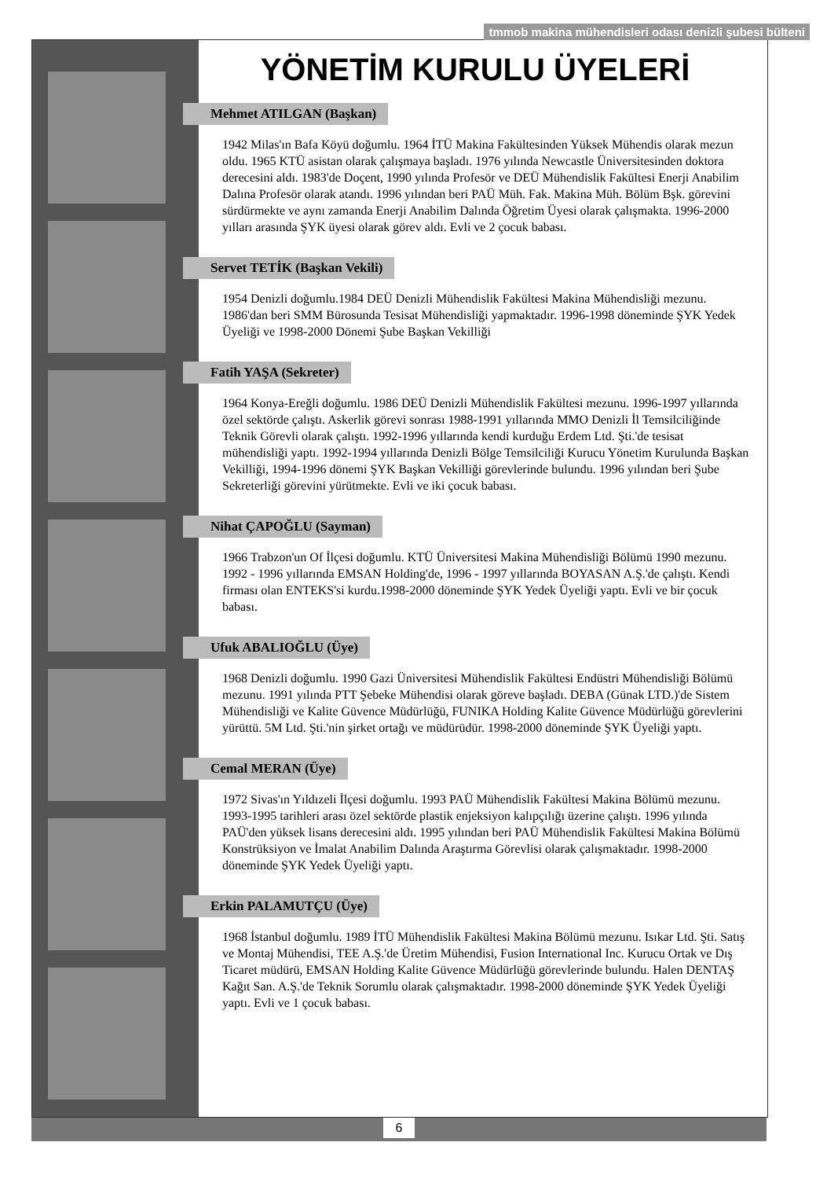tmmob makina mühendisleri odası denizli şubesi bülteni
YÖNETİM KURULU ÜYELERİ
Mehmet ATILGAN (Başkan)
1942 Milas'ın Bafa Köyü doğumlu. 1964 İTÜ Makina Fakültesinden Yüksek Mühendis olarak mezun oldu. 1965 KTÜ asistan olarak çalışmaya başladı. 1976 yılında Newcastle Üniversitesinden doktora derecesini aldı. 1983'de Doçent, 1990 yılında Profesör ve DEÜ Mühendislik Fakültesi Enerji Anabilim Dalına Profesör olarak atandı. 1996 yılından beri PAÜ Müh. Fak. Makina Müh. Bölüm Bşk. görevini sürdürmekte ve aynı zamanda Enerji Anabilim Dalında Öğretim Üyesi olarak çalışmakta. 1996-2000 yılları arasında ŞYK üyesi olarak görev aldı. Evli ve 2 çocuk babası.
Servet TETİK (Başkan Vekili)
1954 Denizli doğumlu.1984 DEÜ Denizli Mühendislik Fakültesi Makina Mühendisliği mezunu. 1986'dan beri SMM Bürosunda Tesisat Mühendisliği yapmaktadır. 1996-1998 döneminde ŞYK Yedek Üyeliği ve 1998-2000 Dönemi Şube Başkan Vekilliği
Fatih YAŞA (Sekreter)
1964 Konya-Ereğli doğumlu. 1986 DEÜ Denizli Mühendislik Fakültesi mezunu. 1996-1997 yıllarında özel sektörde çalıştı. Askerlik görevi sonrası 1988-1991 yıllarında MMO Denizli İl Temsilciliğinde Teknik Görevli olarak çalıştı. 1992-1996 yıllarında kendi kurduğu Erdem Ltd. Şti.'de tesisat mühendisliği yaptı. 1992-1994 yıllarında Denizli Bölge Temsilciliği Kurucu Yönetim Kurulunda Başkan Vekilliği, 1994-1996 dönemi ŞYK Başkan Vekilliği görevlerinde bulundu. 1996 yılından beri Şube Sekreterliği görevini yürütmekte. Evli ve iki çocuk babası.
Nihat ÇAPOĞLU (Sayman)
1966 Trabzon'un Of İlçesi doğumlu. KTÜ Üniversitesi Makina Mühendisliği Bölümü 1990 mezunu. 1992 - 1996 yıllarında EMSAN Holding'de, 1996 - 1997 yıllarında BOYASAN A.Ş.'de çalıştı. Kendi firması olan ENTEKS'si kurdu.1998-2000 döneminde ŞYK Yedek Üyeliği yaptı. Evli ve bir çocuk babası.
Ufuk ABALIOĞLU (Üye)
1968 Denizli doğumlu. 1990 Gazi Üniversitesi Mühendislik Fakültesi Endüstri Mühendisliği Bölümü mezunu. 1991 yılında PTT Şebeke Mühendisi olarak göreve başladı. DEBA (Günak LTD.)'de Sistem Mühendisliği ve Kalite Güvence Müdürlüğü, FUNIKA Holding Kalite Güvence Müdürlüğü görevlerini yürüttü. 5M Ltd. Şti.'nin şirket ortağı ve müdürüdür. 1998-2000 döneminde ŞYK Üyeliği yaptı.
Cemal MERAN (Üye)
1972 Sivas'ın Yıldızeli İlçesi doğumlu. 1993 PAÜ Mühendislik Fakültesi Makina Bölümü mezunu. 1993-1995 tarihleri arası özel sektörde plastik enjeksiyon kalıpçılığı üzerine çalıştı. 1996 yılında PAÜ'den yüksek lisans derecesini aldı. 1995 yılından beri PAÜ Mühendislik Fakültesi Makina Bölümü Konstrüksiyon ve İmalat Anabilim Dalında Araştırma Görevlisi olarak çalışmaktadır. 1998-2000 döneminde ŞYK Yedek Üyeliği yaptı.
Erkin PALAMUTÇU (Üye)
1968 İstanbul doğumlu. 1989 İTÜ Mühendislik Fakültesi Makina Bölümü mezunu. Isıkar Ltd. Şti. Satış ve Montaj Mühendisi, TEE A.Ş.'de Üretim Mühendisi, Fusion International Inc. Kurucu Ortak ve Dış Ticaret müdürü, EMSAN Holding Kalite Güvence Müdürlüğü görevlerinde bulundu. Halen DENTAŞ Kağıt San. A.Ş.'de Teknik Sorumlu olarak çalışmaktadır. 1998-2000 döneminde ŞYK Yedek Üyeliği yaptı. Evli ve 1 çocuk babası.
6